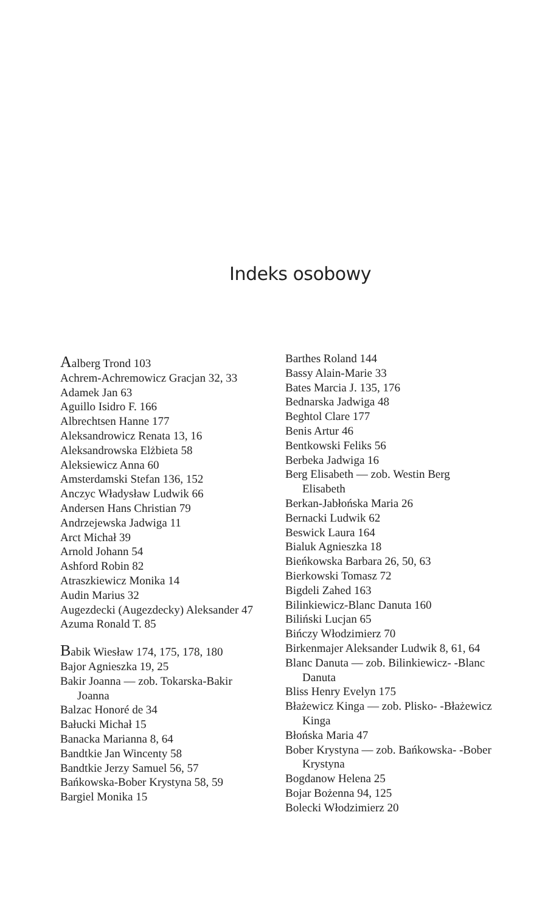Indeks osobowy
Aalberg Trond 103
Achrem-Achremowicz Gracjan 32, 33
Adamek Jan 63
Aguillo Isidro F. 166
Albrechtsen Hanne 177
Aleksandrowicz Renata 13, 16
Aleksandrowska Elżbieta 58
Aleksiewicz Anna 60
Amsterdamski Stefan 136, 152
Anczyc Władysław Ludwik 66
Andersen Hans Christian 79
Andrzejewska Jadwiga 11
Arct Michał 39
Arnold Johann 54
Ashford Robin 82
Atraszkiewicz Monika 14
Audin Marius 32
Augezdecki (Augezdecky) Aleksander 47
Azuma Ronald T. 85
Babik Wiesław 174, 175, 178, 180
Bajor Agnieszka 19, 25
Bakir Joanna — zob. Tokarska-Bakir Joanna
Balzac Honoré de 34
Bałucki Michał 15
Banacka Marianna 8, 64
Bandtkie Jan Wincenty 58
Bandtkie Jerzy Samuel 56, 57
Bańkowska-Bober Krystyna 58, 59
Bargiel Monika 15
Barthes Roland 144
Bassy Alain-Marie 33
Bates Marcia J. 135, 176
Bednarska Jadwiga 48
Beghtol Clare 177
Benis Artur 46
Bentkowski Feliks 56
Berbeka Jadwiga 16
Berg Elisabeth — zob. Westin Berg Elisabeth
Berkan-Jabłońska Maria 26
Bernacki Ludwik 62
Beswick Laura 164
Bialuk Agnieszka 18
Bieńkowska Barbara 26, 50, 63
Bierkowski Tomasz 72
Bigdeli Zahed 163
Bilinkiewicz-Blanc Danuta 160
Biliński Lucjan 65
Bińczy Włodzimierz 70
Birkenmajer Aleksander Ludwik 8, 61, 64
Blanc Danuta — zob. Bilinkiewicz- -Blanc Danuta
Bliss Henry Evelyn 175
Błażewicz Kinga — zob. Plisko- -Błażewicz Kinga
Błońska Maria 47
Bober Krystyna — zob. Bańkowska- -Bober Krystyna
Bogdanow Helena 25
Bojar Bożenna 94, 125
Bolecki Włodzimierz 20